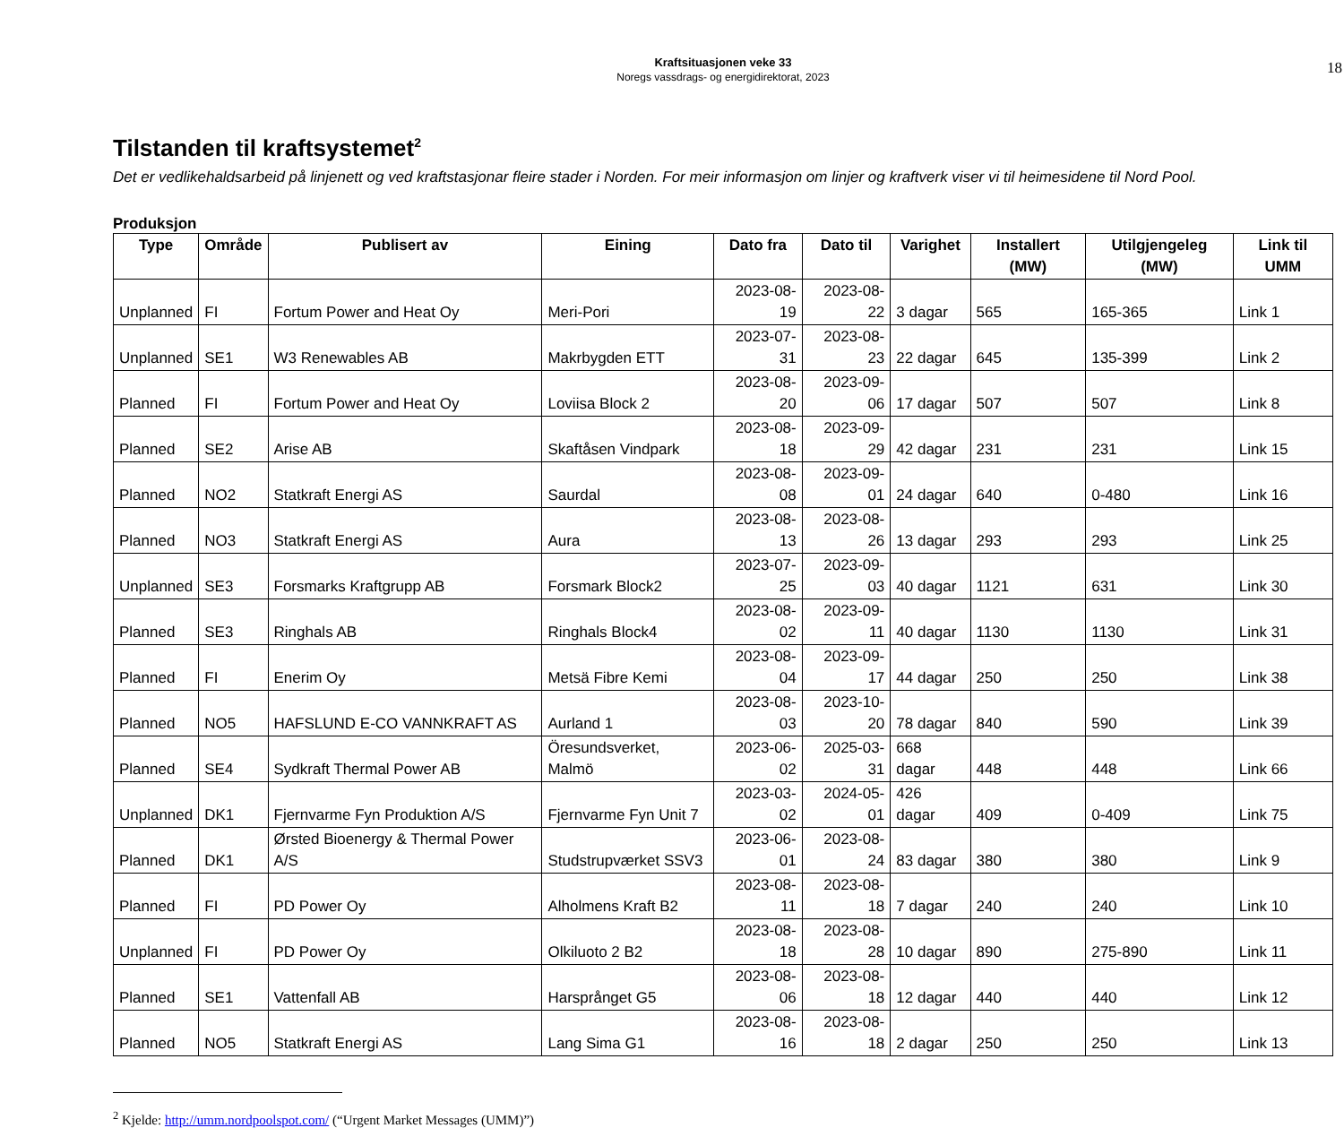Kraftsituasjonen veke 33
Noregs vassdrags- og energidirektorat, 2023
18
Tilstanden til kraftsystemet<sup>2</sup>
Det er vedlikehaldsarbeid på linjenett og ved kraftstasjonar fleire stader i Norden. For meir informasjon om linjer og kraftverk viser vi til heimesidene til Nord Pool.
Produksjon
| Type | Område | Publisert av | Eining | Dato fra | Dato til | Varighet | Installert (MW) | Utilgjengeleg (MW) | Link til UMM |
| --- | --- | --- | --- | --- | --- | --- | --- | --- | --- |
| Unplanned | FI | Fortum Power and Heat Oy | Meri-Pori | 2023-08-19 | 2023-08-22 | 3 dagar | 565 | 165-365 | Link 1 |
| Unplanned | SE1 | W3 Renewables AB | Makrbygden ETT | 2023-07-31 | 2023-08-23 | 22 dagar | 645 | 135-399 | Link 2 |
| Planned | FI | Fortum Power and Heat Oy | Loviisa Block 2 | 2023-08-20 | 2023-09-06 | 17 dagar | 507 | 507 | Link 8 |
| Planned | SE2 | Arise AB | Skaftåsen Vindpark | 2023-08-18 | 2023-09-29 | 42 dagar | 231 | 231 | Link 15 |
| Planned | NO2 | Statkraft Energi AS | Saurdal | 2023-08-08 | 2023-09-01 | 24 dagar | 640 | 0-480 | Link 16 |
| Planned | NO3 | Statkraft Energi AS | Aura | 2023-08-13 | 2023-08-26 | 13 dagar | 293 | 293 | Link 25 |
| Unplanned | SE3 | Forsmarks Kraftgrupp AB | Forsmark Block2 | 2023-07-25 | 2023-09-03 | 40 dagar | 1121 | 631 | Link 30 |
| Planned | SE3 | Ringhals AB | Ringhals Block4 | 2023-08-02 | 2023-09-11 | 40 dagar | 1130 | 1130 | Link 31 |
| Planned | FI | Enerim Oy | Metsä Fibre Kemi | 2023-08-04 | 2023-09-17 | 44 dagar | 250 | 250 | Link 38 |
| Planned | NO5 | HAFSLUND E-CO VANNKRAFT AS | Aurland 1 | 2023-08-03 | 2023-10-20 | 78 dagar | 840 | 590 | Link 39 |
| Planned | SE4 | Sydkraft Thermal Power AB | Öresundsverket, Malmö | 2023-06-02 | 2025-03-31 | 668 dagar | 448 | 448 | Link 66 |
| Unplanned | DK1 | Fjernvarme Fyn Produktion A/S | Fjernvarme Fyn Unit 7 | 2023-03-02 | 2024-05-01 | 426 dagar | 409 | 0-409 | Link 75 |
| Planned | DK1 | Ørsted Bioenergy & Thermal Power A/S | Studstrupværket SSV3 | 2023-06-01 | 2023-08-24 | 83 dagar | 380 | 380 | Link 9 |
| Planned | FI | PD Power Oy | Alholmens Kraft B2 | 2023-08-11 | 2023-08-18 | 7 dagar | 240 | 240 | Link 10 |
| Unplanned | FI | PD Power Oy | Olkiluoto 2 B2 | 2023-08-18 | 2023-08-28 | 10 dagar | 890 | 275-890 | Link 11 |
| Planned | SE1 | Vattenfall AB | Harsprånget G5 | 2023-08-06 | 2023-08-18 | 12 dagar | 440 | 440 | Link 12 |
| Planned | NO5 | Statkraft Energi AS | Lang Sima G1 | 2023-08-16 | 2023-08-18 | 2 dagar | 250 | 250 | Link 13 |
<sup>2</sup> Kjelde: http://umm.nordpoolspot.com/ (“Urgent Market Messages (UMM)”)